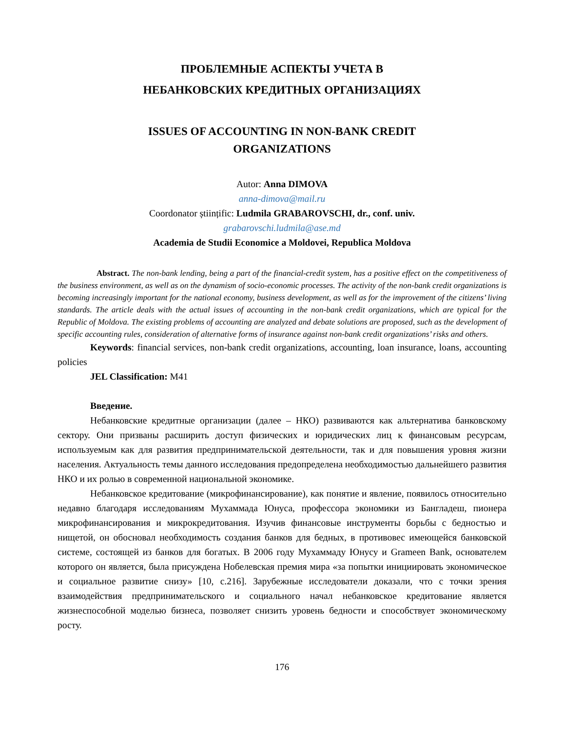ПРОБЛЕМНЫЕ АСПЕКТЫ УЧЕТА В
НЕБАНКОВСКИХ КРЕДИТНЫХ ОРГАНИЗАЦИЯХ
ISSUES OF ACCOUNTING IN NON-BANK CREDIT
ORGANIZATIONS
Autor: Anna DIMOVA
anna-dimova@mail.ru
Coordonator științific: Ludmila GRABAROVSCHI, dr., conf. univ.
grabarovschi.ludmila@ase.md
Academia de Studii Economice a Moldovei, Republica Moldova
Abstract. The non-bank lending, being a part of the financial-credit system, has a positive effect on the competitiveness of the business environment, as well as on the dynamism of socio-economic processes. The activity of the non-bank credit organizations is becoming increasingly important for the national economy, business development, as well as for the improvement of the citizens’ living standards. The article deals with the actual issues of accounting in the non-bank credit organizations, which are typical for the Republic of Moldova. The existing problems of accounting are analyzed and debate solutions are proposed, such as the development of specific accounting rules, consideration of alternative forms of insurance against non-bank credit organizations’ risks and others.
Keywords: financial services, non-bank credit organizations, accounting, loan insurance, loans, accounting policies
JEL Classification: M41
Введение.
Небанковские кредитные организации (далее – НКО) развиваются как альтернатива банковскому сектору. Они призваны расширить доступ физических и юридических лиц к финансовым ресурсам, используемым как для развития предпринимательской деятельности, так и для повышения уровня жизни населения. Актуальность темы данного исследования предопределена необходимостью дальнейшего развития НКО и их ролью в современной национальной экономике.
Небанковское кредитование (микрофинансирование), как понятие и явление, появилось относительно недавно благодаря исследованиям Мухаммада Юнуса, профессора экономики из Бангладеш, пионера микрофинансирования и микрокредитования. Изучив финансовые инструменты борьбы с бедностью и нищетой, он обосновал необходимость создания банков для бедных, в противовес имеющейся банковской системе, состоящей из банков для богатых. В 2006 году Мухаммаду Юнусу и Grameen Bank, основателем которого он является, была присуждена Нобелевская премия мира «за попытки инициировать экономическое и социальное развитие снизу» [10, с.216]. Зарубежные исследователи доказали, что с точки зрения взаимодействия предпринимательского и социального начал небанковское кредитование является жизнеспособной моделью бизнеса, позволяет снизить уровень бедности и способствует экономическому росту.
176